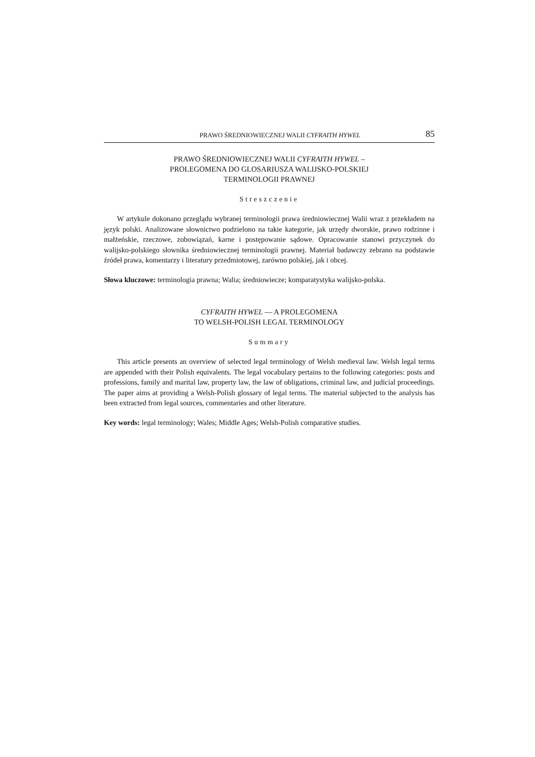PRAWO ŚREDNIOWIECZNEJ WALII CYFRAITH HYWEL 85
PRAWO ŚREDNIOWIECZNEJ WALII CYFRAITH HYWEL –
PROLEGOMENA DO GLOSARIUSZA WALIJSKO-POLSKIEJ
TERMINOLOGII PRAWNEJ
Streszczenie
W artykule dokonano przeglądu wybranej terminologii prawa średniowiecznej Walii wraz z przekładem na język polski. Analizowane słownictwo podzielono na takie kategorie, jak urzędy dworskie, prawo rodzinne i małżeńskie, rzeczowe, zobowiązań, karne i postępowanie sądowe. Opracowanie stanowi przyczynek do walijsko-polskiego słownika średniowiecznej terminologii prawnej. Materiał badawczy zebrano na podstawie źródeł prawa, komentarzy i literatury przedmiotowej, zarówno polskiej, jak i obcej.
Słowa kluczowe: terminologia prawna; Walia; średniowiecze; komparatystyka walijsko-polska.
CYFRAITH HYWEL — A PROLEGOMENA
TO WELSH-POLISH LEGAL TERMINOLOGY
Summary
This article presents an overview of selected legal terminology of Welsh medieval law. Welsh legal terms are appended with their Polish equivalents. The legal vocabulary pertains to the following categories: posts and professions, family and marital law, property law, the law of obligations, criminal law, and judicial proceedings. The paper aims at providing a Welsh-Polish glossary of legal terms. The material subjected to the analysis has been extracted from legal sources, commentaries and other literature.
Key words: legal terminology; Wales; Middle Ages; Welsh-Polish comparative studies.